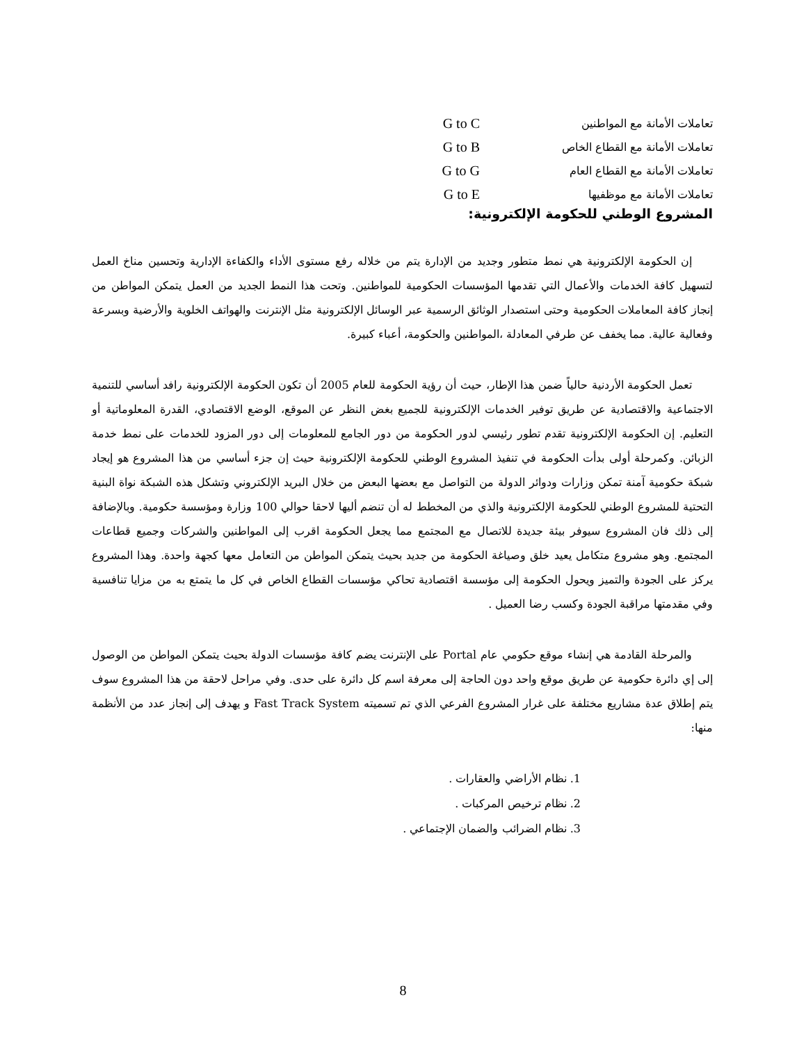تعاملات الأمانة مع المواطنين G to C
تعاملات الأمانة مع القطاع الخاص G to B
تعاملات الأمانة مع القطاع العام G to G
تعاملات الأمانة مع موظفيها G to E
المشروع الوطني للحكومة الإلكترونية:
إن الحكومة الإلكترونية هي نمط متطور وجديد من الإدارة يتم من خلاله رفع مستوى الأداء والكفاءة الإدارية وتحسين مناخ العمل لتسهيل كافة الخدمات والأعمال التي تقدمها المؤسسات الحكومية للمواطنين. وتحت هذا النمط الجديد من العمل يتمكن المواطن من إنجاز كافة المعاملات الحكومية وحتى استصدار الوثائق الرسمية عبر الوسائل الإلكترونية مثل الإنترنت والهواتف الخلوية والأرضية وبسرعة وفعالية عالية. مما يخفف عن طرفي المعادلة ،المواطنين والحكومة، أعباء كبيرة.
تعمل الحكومة الأردنية حالياً ضمن هذا الإطار، حيث أن رؤية الحكومة للعام 2005 أن تكون الحكومة الإلكترونية رافد أساسي للتنمية الاجتماعية والاقتصادية عن طريق توفير الخدمات الإلكترونية للجميع بغض النظر عن الموقع، الوضع الاقتصادي، القدرة المعلوماتية أو التعليم. إن الحكومة الإلكترونية تقدم تطور رئيسي لدور الحكومة من دور الجامع للمعلومات إلى دور المزود للخدمات على نمط خدمة الزبائن. وكمرحلة أولى بدأت الحكومة في تنفيذ المشروع الوطني للحكومة الإلكترونية حيث إن جزء أساسي من هذا المشروع هو إيجاد شبكة حكومية آمنة تمكن وزارات ودوائر الدولة من التواصل مع بعضها البعض من خلال البريد الإلكتروني وتشكل هذه الشبكة نواة البنية التحتية للمشروع الوطني للحكومة الإلكترونية والذي من المخطط له أن تنضم أليها لاحقا حوالي 100 وزارة ومؤسسة حكومية. وبالإضافة إلى ذلك فان المشروع سيوفر بيئة جديدة للاتصال مع المجتمع مما يجعل الحكومة اقرب إلى المواطنين والشركات وجميع قطاعات المجتمع. وهو مشروع متكامل يعيد خلق وصياغة الحكومة من جديد بحيث يتمكن المواطن من التعامل معها كجهة واحدة. وهذا المشروع يركز على الجودة والتميز ويحول الحكومة إلى مؤسسة اقتصادية تحاكي مؤسسات القطاع الخاص في كل ما يتمتع به من مزايا تنافسية وفي مقدمتها مراقبة الجودة وكسب رضا العميل .
والمرحلة القادمة هي إنشاء موقع حكومي عام Portal على الإنترنت يضم كافة مؤسسات الدولة بحيث يتمكن المواطن من الوصول إلى إي دائرة حكومية عن طريق موقع واحد دون الحاجة إلى معرفة اسم كل دائرة على حدى. وفي مراحل لاحقة من هذا المشروع سوف يتم إطلاق عدة مشاريع مختلفة على غرار المشروع الفرعي الذي تم تسميته Fast Track System و يهدف إلى إنجاز عدد من الأنظمة منها:
1. نظام الأراضي والعقارات .
2. نظام ترخيص المركبات .
3. نظام الضرائب والضمان الإجتماعي .
8